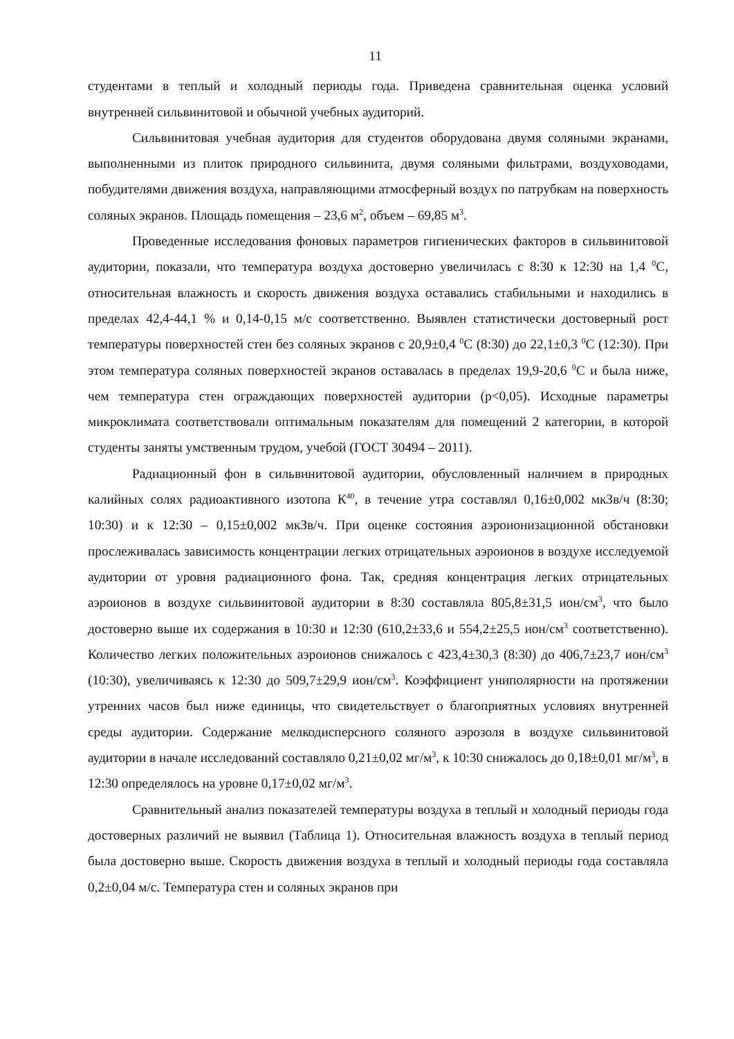11
студентами в теплый и холодный периоды года. Приведена сравнительная оценка условий внутренней сильвинитовой и обычной учебных аудиторий.
Сильвинитовая учебная аудитория для студентов оборудована двумя соляными экранами, выполненными из плиток природного сильвинита, двумя соляными фильтрами, воздуховодами, побудителями движения воздуха, направляющими атмосферный воздух по патрубкам на поверхность соляных экранов. Площадь помещения – 23,6 м<sup>2</sup>, объем – 69,85 м<sup>3</sup>.
Проведенные исследования фоновых параметров гигиенических факторов в сильвинитовой аудитории, показали, что температура воздуха достоверно увеличилась с 8:30 к 12:30 на 1,4 <sup>0</sup>С, относительная влажность и скорость движения воздуха оставались стабильными и находились в пределах 42,4-44,1 % и 0,14-0,15 м/с соответственно. Выявлен статистически достоверный рост температуры поверхностей стен без соляных экранов с 20,9±0,4 <sup>0</sup>С (8:30) до 22,1±0,3 <sup>0</sup>С (12:30). При этом температура соляных поверхностей экранов оставалась в пределах 19,9-20,6 <sup>0</sup>С и была ниже, чем температура стен ограждающих поверхностей аудитории (p<0,05). Исходные параметры микроклимата соответствовали оптимальным показателям для помещений 2 категории, в которой студенты заняты умственным трудом, учебой (ГОСТ 30494 – 2011).
Радиационный фон в сильвинитовой аудитории, обусловленный наличием в природных калийных солях радиоактивного изотопа К<sup>40</sup>, в течение утра составлял 0,16±0,002 мкЗв/ч (8:30; 10:30) и к 12:30 – 0,15±0,002 мкЗв/ч. При оценке состояния аэроионизационной обстановки прослеживалась зависимость концентрации легких отрицательных аэроионов в воздухе исследуемой аудитории от уровня радиационного фона. Так, средняя концентрация легких отрицательных аэроионов в воздухе сильвинитовой аудитории в 8:30 составляла 805,8±31,5 ион/см<sup>3</sup>, что было достоверно выше их содержания в 10:30 и 12:30 (610,2±33,6 и 554,2±25,5 ион/см<sup>3</sup> соответственно). Количество легких положительных аэроионов снижалось с 423,4±30,3 (8:30) до 406,7±23,7 ион/см<sup>3</sup> (10:30), увеличиваясь к 12:30 до 509,7±29,9 ион/см<sup>3</sup>. Коэффициент униполярности на протяжении утренних часов был ниже единицы, что свидетельствует о благоприятных условиях внутренней среды аудитории. Содержание мелкодисперсного соляного аэрозоля в воздухе сильвинитовой аудитории в начале исследований составляло 0,21±0,02 мг/м<sup>3</sup>, к 10:30 снижалось до 0,18±0,01 мг/м<sup>3</sup>, в 12:30 определялось на уровне 0,17±0,02 мг/м<sup>3</sup>.
Сравнительный анализ показателей температуры воздуха в теплый и холодный периоды года достоверных различий не выявил (Таблица 1). Относительная влажность воздуха в теплый период была достоверно выше. Скорость движения воздуха в теплый и холодный периоды года составляла 0,2±0,04 м/с. Температура стен и соляных экранов при